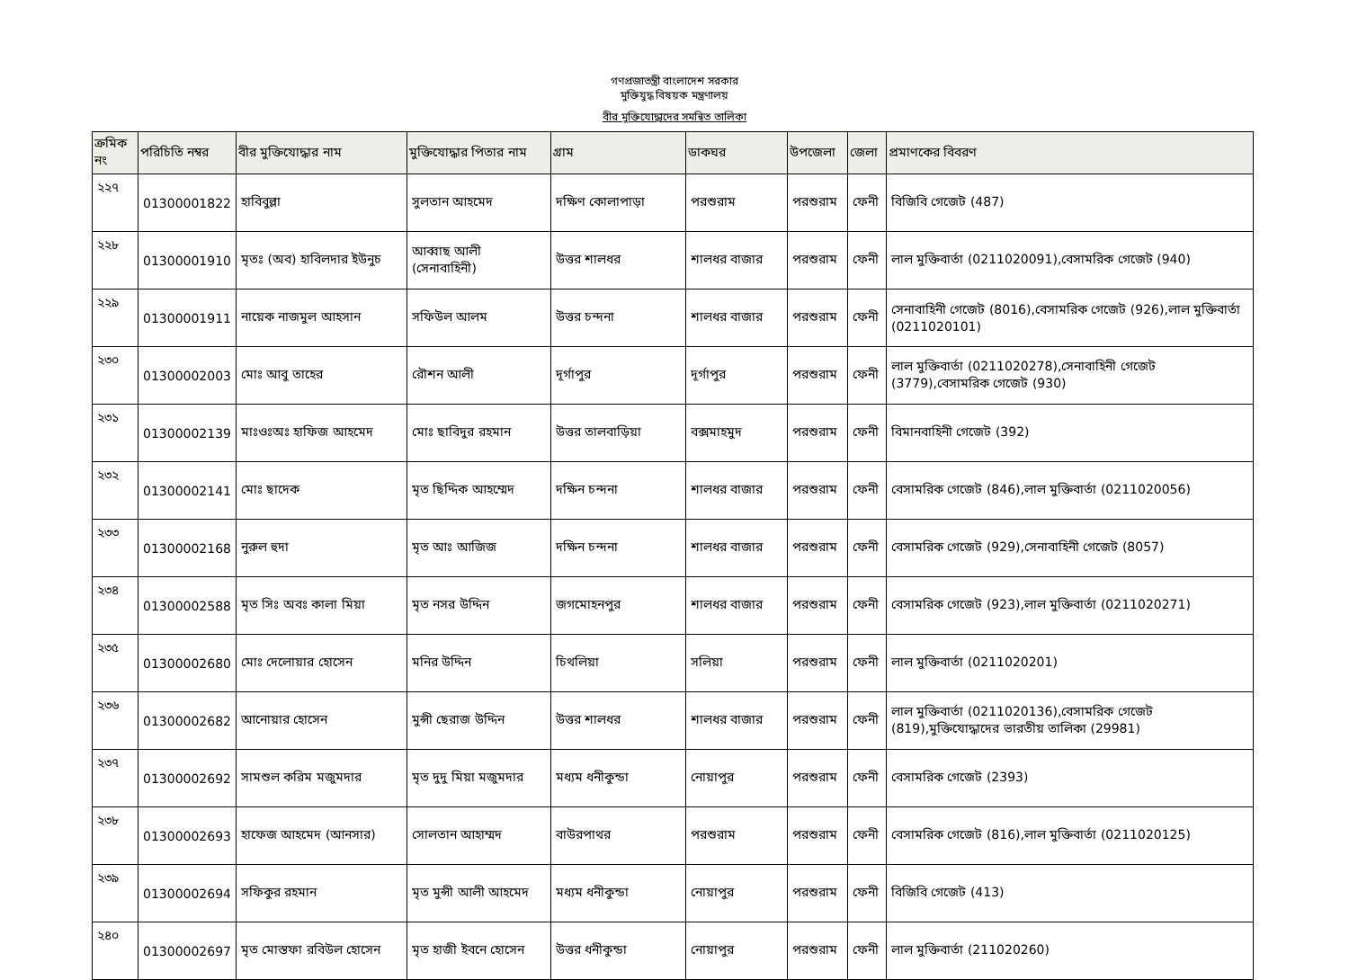গণপ্রজাতন্ত্রী বাংলাদেশ সরকার
মুক্তিযুদ্ধ বিষয়ক মন্ত্রণালয়
বীর মুক্তিযোদ্ধাদের সমন্বিত তালিকা
| ক্রমিক নং | পরিচিতি নম্বর | বীর মুক্তিযোদ্ধার নাম | মুক্তিযোদ্ধার পিতার নাম | গ্রাম | ডাকঘর | উপজেলা | জেলা | প্রমাণকের বিবরণ |
| --- | --- | --- | --- | --- | --- | --- | --- | --- |
| ২২৭ | 01300001822 | হাবিবুল্লা | সুলতান আহমেদ | দক্ষিণ কোলাপাড়া | পরশুরাম | পরশুরাম | ফেনী | বিজিবি গেজেট (487) |
| ২২৮ | 01300001910 | মৃতঃ (অব) হাবিলদার ইউনুচ | আব্বাছ আলী (সেনাবাহিনী) | উত্তর শালধর | শালধর বাজার | পরশুরাম | ফেনী | লাল মুক্তিবার্তা (0211020091),বেসামরিক গেজেট (940) |
| ২২৯ | 01300001911 | নায়েক নাজমুল আহসান | সফিউল আলম | উত্তর চন্দনা | শালধর বাজার | পরশুরাম | ফেনী | সেনাবাহিনী গেজেট (8016),বেসামরিক গেজেট (926),লাল মুক্তিবার্তা (0211020101) |
| ২৩০ | 01300002003 | মোঃ আবু তাহের | রৌশন আলী | দূর্গাপুর | দূর্গাপুর | পরশুরাম | ফেনী | লাল মুক্তিবার্তা (0211020278),সেনাবাহিনী গেজেট (3779),বেসামরিক গেজেট (930) |
| ২৩১ | 01300002139 | মাঃওঃঅঃ হাফিজ আহমেদ | মোঃ ছাবিদুর রহমান | উত্তর তালবাড়িয়া | বক্সমাহমুদ | পরশুরাম | ফেনী | বিমানবাহিনী গেজেট (392) |
| ২৩২ | 01300002141 | মোঃ ছাদেক | মৃত ছিদ্দিক আহম্মেদ | দক্ষিন চন্দনা | শালধর বাজার | পরশুরাম | ফেনী | বেসামরিক গেজেট (846),লাল মুক্তিবার্তা (0211020056) |
| ২৩৩ | 01300002168 | নুরুল হুদা | মৃত আঃ আজিজ | দক্ষিন চন্দনা | শালধর বাজার | পরশুরাম | ফেনী | বেসামরিক গেজেট (929),সেনাবাহিনী গেজেট (8057) |
| ২৩৪ | 01300002588 | মৃত সিঃ অবঃ কালা মিয়া | মৃত নসর উদ্দিন | জগমোহনপুর | শালধর বাজার | পরশুরাম | ফেনী | বেসামরিক গেজেট (923),লাল মুক্তিবার্তা (0211020271) |
| ২৩৫ | 01300002680 | মোঃ দেলোয়ার হোসেন | মনির উদ্দিন | চিথলিয়া | সলিয়া | পরশুরাম | ফেনী | লাল মুক্তিবার্তা (0211020201) |
| ২৩৬ | 01300002682 | আনোয়ার হোসেন | মুন্সী ছেরাজ উদ্দিন | উত্তর শালধর | শালধর বাজার | পরশুরাম | ফেনী | লাল মুক্তিবার্তা (0211020136),বেসামরিক গেজেট (819),মুক্তিযোদ্ধাদের ভারতীয় তালিকা (29981) |
| ২৩৭ | 01300002692 | সামশুল করিম মজুমদার | মৃত দুদু মিয়া মজুমদার | মধ্যম ধনীকুন্ডা | নোয়াপুর | পরশুরাম | ফেনী | বেসামরিক গেজেট (2393) |
| ২৩৮ | 01300002693 | হাফেজ আহমেদ (আনসার) | সোলতান আহাম্মদ | বাউরপাথর | পরশুরাম | পরশুরাম | ফেনী | বেসামরিক গেজেট (816),লাল মুক্তিবার্তা (0211020125) |
| ২৩৯ | 01300002694 | সফিকুর রহমান | মৃত মুন্সী আলী আহমেদ | মধ্যম ধনীকুন্ডা | নোয়াপুর | পরশুরাম | ফেনী | বিজিবি গেজেট (413) |
| ২৪০ | 01300002697 | মৃত মোস্তফা রবিউল হোসেন | মৃত হাজী ইবনে হোসেন | উত্তর ধনীকুন্ডা | নোয়াপুর | পরশুরাম | ফেনী | লাল মুক্তিবার্তা (211020260) |